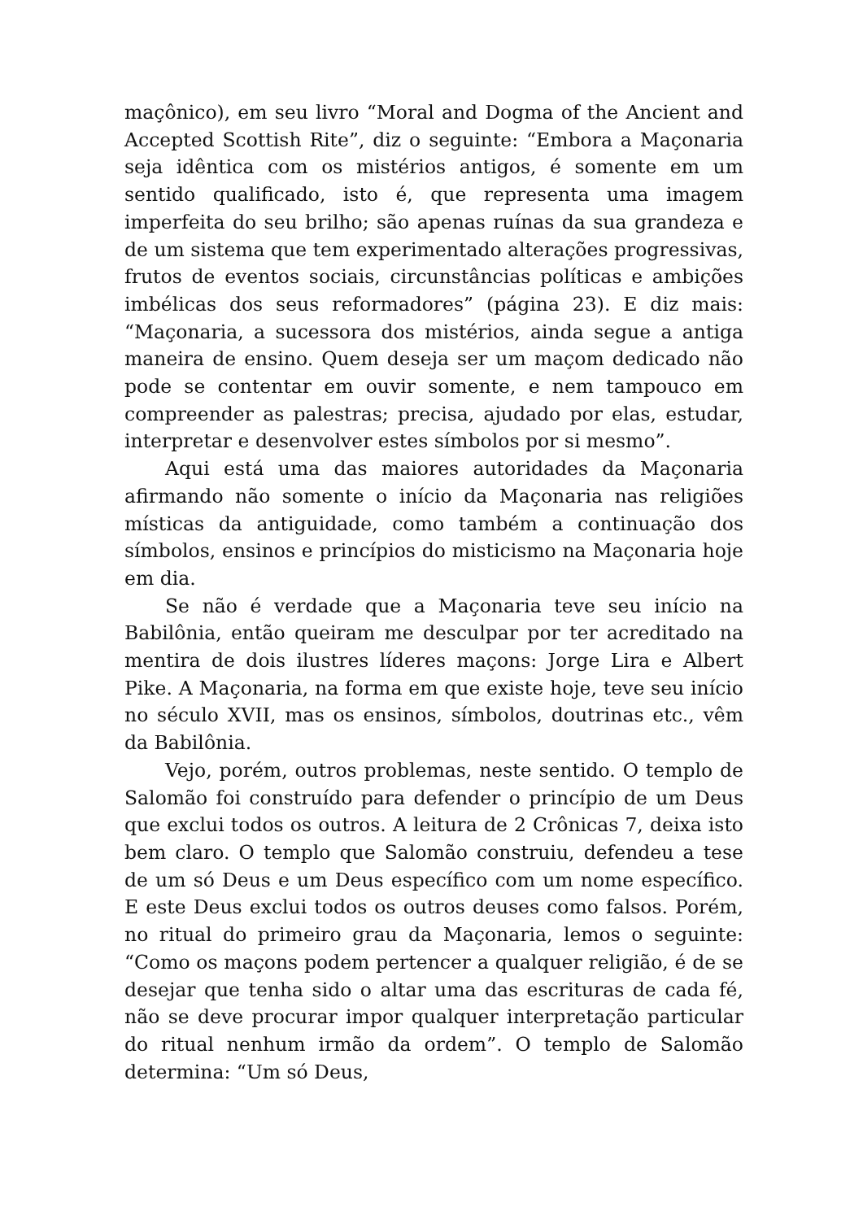maçônico), em seu livro “Moral and Dogma of the Ancient and Accepted Scottish Rite”, diz o seguinte: “Embora a Maçonaria seja idêntica com os mistérios antigos, é somente em um sentido qualificado, isto é, que representa uma imagem imperfeita do seu brilho; são apenas ruínas da sua grandeza e de um sistema que tem experimentado alterações progressivas, frutos de eventos sociais, circunstâncias políticas e ambições imbélicas dos seus reformadores” (página 23). E diz mais: “Maçonaria, a sucessora dos mistérios, ainda segue a antiga maneira de ensino. Quem deseja ser um maçom dedicado não pode se contentar em ouvir somente, e nem tampouco em compreender as palestras; precisa, ajudado por elas, estudar, interpretar e desenvolver estes símbolos por si mesmo”.
Aqui está uma das maiores autoridades da Maçonaria afirmando não somente o início da Maçonaria nas religiões místicas da antiguidade, como também a continuação dos símbolos, ensinos e princípios do misticismo na Maçonaria hoje em dia.
Se não é verdade que a Maçonaria teve seu início na Babilônia, então queiram me desculpar por ter acreditado na mentira de dois ilustres líderes maçons: Jorge Lira e Albert Pike. A Maçonaria, na forma em que existe hoje, teve seu início no século XVII, mas os ensinos, símbolos, doutrinas etc., vêm da Babilônia.
Vejo, porém, outros problemas, neste sentido. O templo de Salomão foi construído para defender o princípio de um Deus que exclui todos os outros. A leitura de 2 Crônicas 7, deixa isto bem claro. O templo que Salomão construiu, defendeu a tese de um só Deus e um Deus específico com um nome específico. E este Deus exclui todos os outros deuses como falsos. Porém, no ritual do primeiro grau da Maçonaria, lemos o seguinte: “Como os maçons podem pertencer a qualquer religião, é de se desejar que tenha sido o altar uma das escrituras de cada fé, não se deve procurar impor qualquer interpretação particular do ritual nenhum irmão da ordem”. O templo de Salomão determina: “Um só Deus,